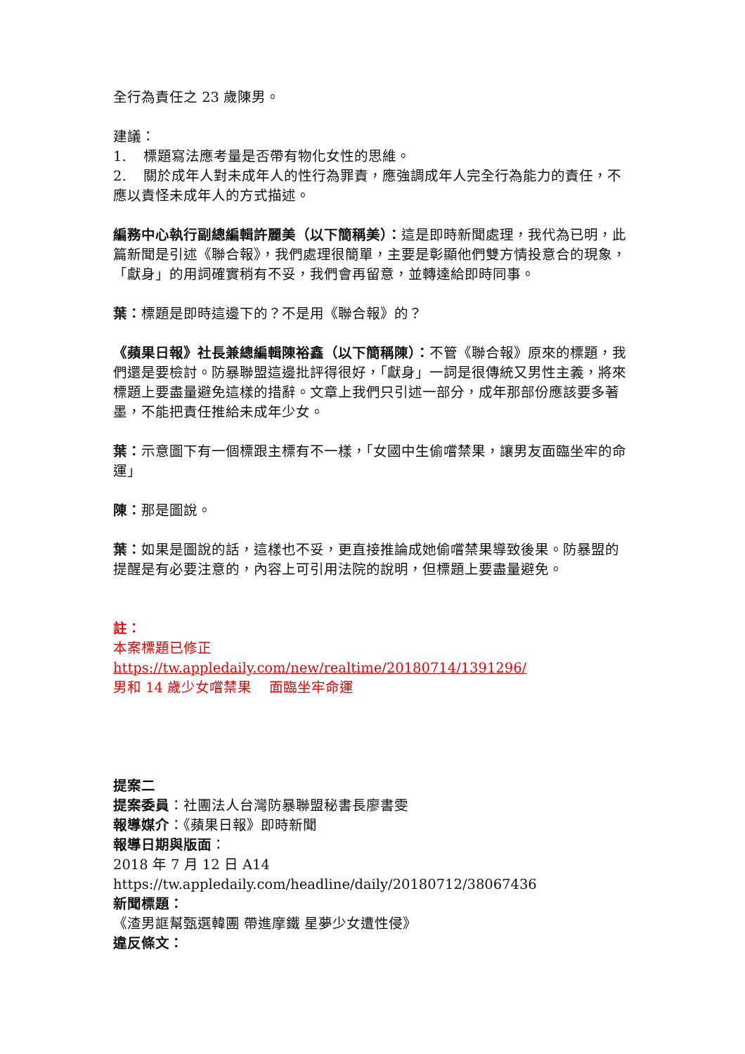全行為責任之 23 歲陳男。
建議：
1. 標題寫法應考量是否帶有物化女性的思維。
2. 關於成年人對未成年人的性行為罪責，應強調成年人完全行為能力的責任，不應以責怪未成年人的方式描述。
編務中心執行副總編輯許麗美（以下簡稱美）：這是即時新聞處理，我代為已明，此篇新聞是引述《聯合報》，我們處理很簡單，主要是彰顯他們雙方情投意合的現象，「獻身」的用詞確實稍有不妥，我們會再留意，並轉達給即時同事。
葉：標題是即時這邊下的？不是用《聯合報》的？
《蘋果日報》社長兼總編輯陳裕鑫（以下簡稱陳）：不管《聯合報》原來的標題，我們還是要檢討。防暴聯盟這邊批評得很好，「獻身」一詞是很傳統又男性主義，將來標題上要盡量避免這樣的措辭。文章上我們只引述一部分，成年那部份應該要多著墨，不能把責任推給未成年少女。
葉：示意圖下有一個標跟主標有不一樣，「女國中生偷嚐禁果，讓男友面臨坐牢的命運」
陳：那是圖說。
葉：如果是圖說的話，這樣也不妥，更直接推論成她偷嚐禁果導致後果。防暴盟的提醒是有必要注意的，內容上可引用法院的說明，但標題上要盡量避免。
註：
本案標題已修正
https://tw.appledaily.com/new/realtime/20180714/1391296/
男和 14 歲少女嚐禁果 面臨坐牢命運
提案二
提案委員：社團法人台灣防暴聯盟秘書長廖書雯
報導媒介：《蘋果日報》即時新聞
報導日期與版面：
2018 年 7 月 12 日 A14
https://tw.appledaily.com/headline/daily/20180712/38067436
新聞標題：
《渣男誆幫甄選韓團 帶進摩鐵 星夢少女遭性侵》
違反條文：